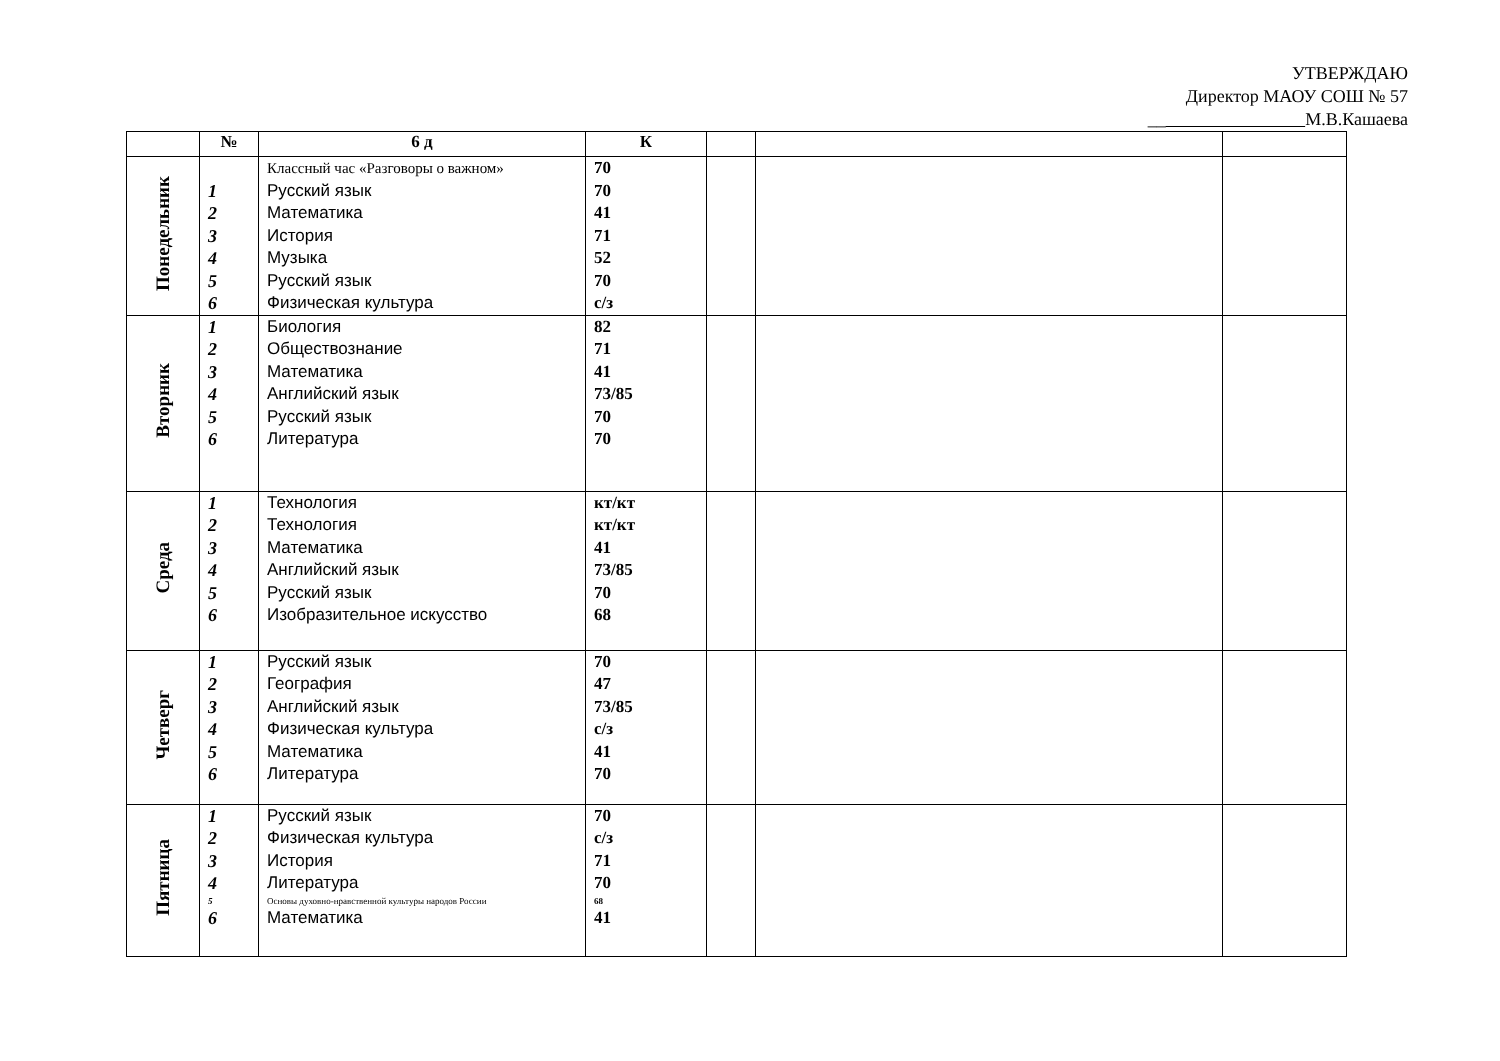УТВЕРЖДАЮ
Директор МАОУ СОШ № 57
__ М.В.Кашаева
| | № | 6 д | К | | | |
| --- | --- | --- | --- | --- | --- | --- |
| Понедельник | 1 2 3 4 5 6 | Классный час «Разговоры о важном» Русский язык Математика История Музыка Русский язык Физическая культура | 70 70 41 71 52 70 с/з | | | |
| Вторник | 1 2 3 4 5 6 | Биология Обществознание Математика Английский язык Русский язык Литература | 82 71 41 73/85 70 70 | | | |
| Среда | 1 2 3 4 5 6 | Технология Технология Математика Английский язык Русский язык Изобразительное искусство | кт/кт кт/кт 41 73/85 70 68 | | | |
| Четверг | 1 2 3 4 5 6 | Русский язык География Английский язык Физическая культура Математика Литература | 70 47 73/85 с/з 41 70 | | | |
| Пятница | 1 2 3 4 5 6 | Русский язык Физическая культура История Литература Основы духовно-нравственной культуры народов России Математика | 70 с/з 71 70 68 41 | | | |